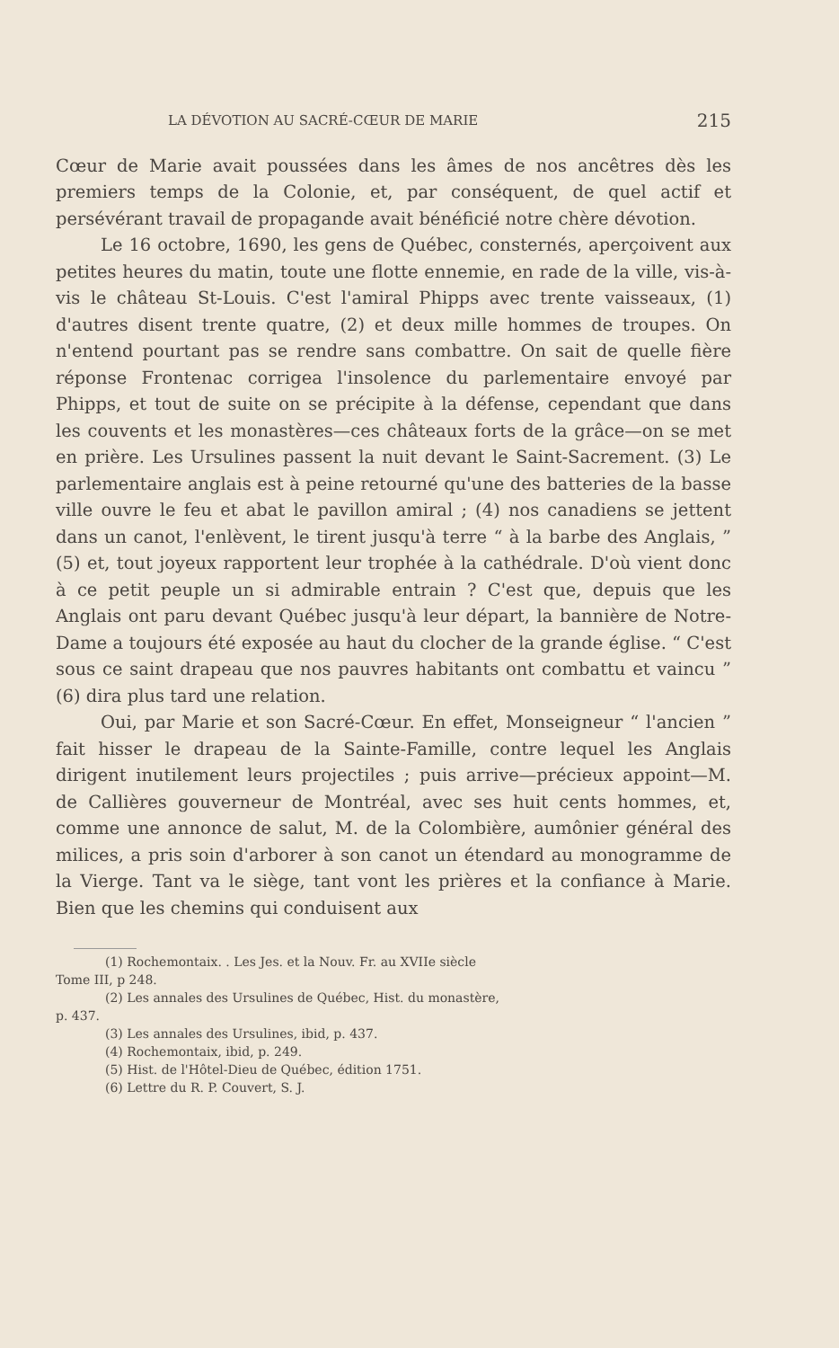LA DÉVOTION AU SACRÉ-CŒUR DE MARIE 215
Cœur de Marie avait poussées dans les âmes de nos ancêtres dès les premiers temps de la Colonie, et, par conséquent, de quel actif et persévérant travail de propagande avait bénéficié notre chère dévotion.
Le 16 octobre, 1690, les gens de Québec, consternés, aperçoivent aux petites heures du matin, toute une flotte ennemie, en rade de la ville, vis-à-vis le château St-Louis. C'est l'amiral Phipps avec trente vaisseaux, (1) d'autres disent trente quatre, (2) et deux mille hommes de troupes. On n'entend pourtant pas se rendre sans combattre. On sait de quelle fière réponse Frontenac corrigea l'insolence du parlementaire envoyé par Phipps, et tout de suite on se précipite à la défense, cependant que dans les couvents et les monastères—ces châteaux forts de la grâce—on se met en prière. Les Ursulines passent la nuit devant le Saint-Sacrement. (3) Le parlementaire anglais est à peine retourné qu'une des batteries de la basse ville ouvre le feu et abat le pavillon amiral ; (4) nos canadiens se jettent dans un canot, l'enlèvent, le tirent jusqu'à terre “ à la barbe des Anglais, ” (5) et, tout joyeux rapportent leur trophée à la cathédrale. D'où vient donc à ce petit peuple un si admirable entrain ? C'est que, depuis que les Anglais ont paru devant Québec jusqu'à leur départ, la bannière de Notre-Dame a toujours été exposée au haut du clocher de la grande église. “ C'est sous ce saint drapeau que nos pauvres habitants ont combattu et vaincu ” (6) dira plus tard une relation.
Oui, par Marie et son Sacré-Cœur. En effet, Monseigneur “ l'ancien ” fait hisser le drapeau de la Sainte-Famille, contre lequel les Anglais dirigent inutilement leurs projectiles ; puis arrive—précieux appoint—M. de Callières gouverneur de Montréal, avec ses huit cents hommes, et, comme une annonce de salut, M. de la Colombière, aumônier général des milices, a pris soin d'arborer à son canot un étendard au monogramme de la Vierge. Tant va le siège, tant vont les prières et la confiance à Marie. Bien que les chemins qui conduisent aux
(1) Rochemontaix. . Les Jes. et la Nouv. Fr. au XVIIe siècle
Tome III, p 248.
(2) Les annales des Ursulines de Québec, Hist. du monastère,
p. 437.
(3) Les annales des Ursulines, ibid, p. 437.
(4) Rochemontaix, ibid, p. 249.
(5) Hist. de l'Hôtel-Dieu de Québec, édition 1751.
(6) Lettre du R. P. Couvert, S. J.